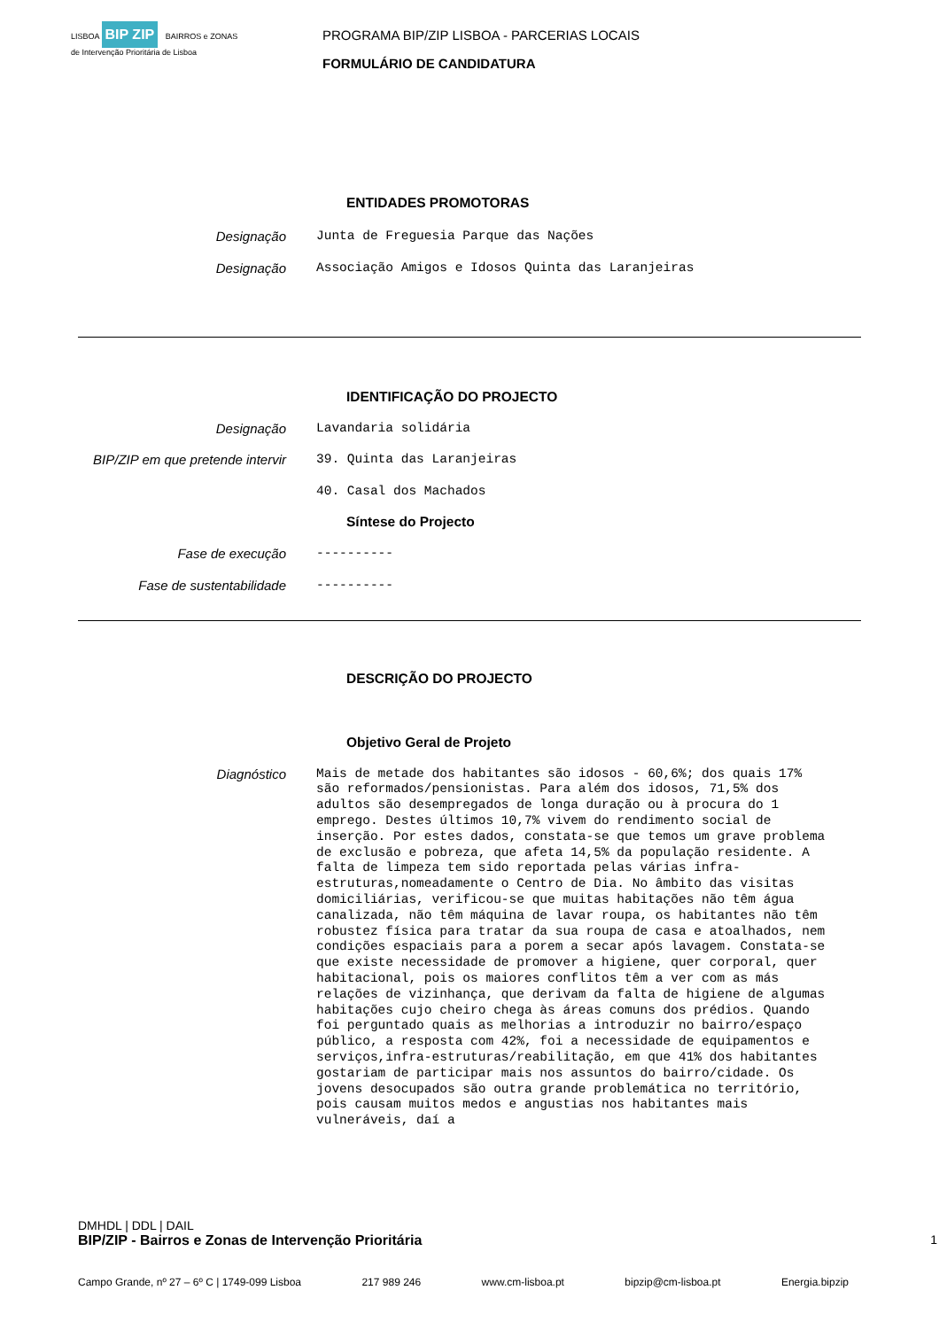LISBOA BIP ZIP BAIRROS e ZONAS de Intervenção Prioritária de Lisboa
PROGRAMA BIP/ZIP LISBOA - PARCERIAS LOCAIS
FORMULÁRIO DE CANDIDATURA
ENTIDADES PROMOTORAS
Designação
Junta de Freguesia Parque das Nações
Designação
Associação Amigos e Idosos Quinta das Laranjeiras
IDENTIFICAÇÃO DO PROJECTO
Designação
Lavandaria solidária
BIP/ZIP em que pretende intervir
39. Quinta das Laranjeiras
40. Casal dos Machados
Síntese do Projecto
Fase de execução
----------
Fase de sustentabilidade
----------
DESCRIÇÃO DO PROJECTO
Objetivo Geral de Projeto
Diagnóstico
Mais de metade dos habitantes são idosos - 60,6%; dos quais 17% são reformados/pensionistas. Para além dos idosos, 71,5% dos adultos são desempregados de longa duração ou à procura do 1 emprego. Destes últimos 10,7% vivem do rendimento social de inserção. Por estes dados, constata-se que temos um grave problema de exclusão e pobreza, que afeta 14,5% da população residente. A falta de limpeza tem sido reportada pelas várias infra-estruturas,nomeadamente o Centro de Dia. No âmbito das visitas domiciliárias, verificou-se que muitas habitações não têm água canalizada, não têm máquina de lavar roupa, os habitantes não têm robustez física para tratar da sua roupa de casa e atoalhados, nem condições espaciais para a porem a secar após lavagem. Constata-se que existe necessidade de promover a higiene, quer corporal, quer habitacional, pois os maiores conflitos têm a ver com as más relações de vizinhança, que derivam da falta de higiene de algumas habitações cujo cheiro chega às áreas comuns dos prédios. Quando foi perguntado quais as melhorias a introduzir no bairro/espaço público, a resposta com 42%, foi a necessidade de equipamentos e serviços,infra-estruturas/reabilitação, em que 41% dos habitantes gostariam de participar mais nos assuntos do bairro/cidade. Os jovens desocupados são outra grande problemática no território, pois causam muitos medos e angustias nos habitantes mais vulneráveis, daí a
DMHDL | DDL | DAIL
BIP/ZIP - Bairros e Zonas de Intervenção Prioritária 1
Campo Grande, nº 27 – 6º C | 1749-099 Lisboa 217 989 246 www.cm-lisboa.pt bipzip@cm-lisboa.pt Energia.bipzip